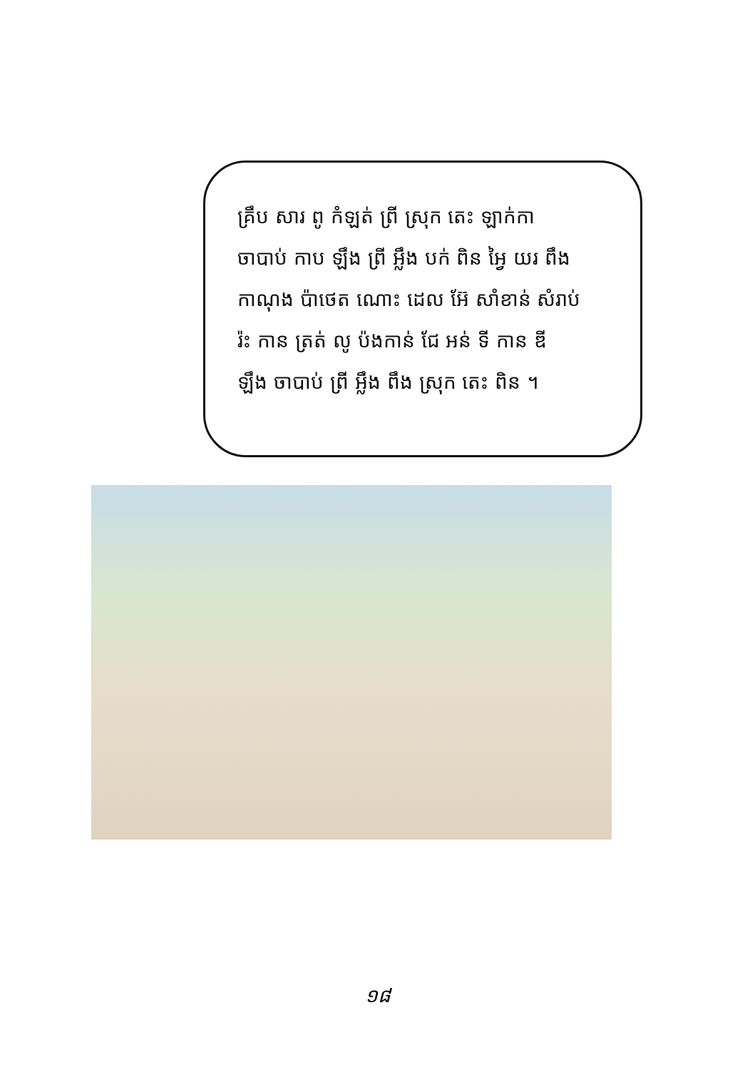គ្រឹប សារ ពូ កំឡត់ ព្រី ស្រុក តេះ ឡាក់កា
ចាបាប់ កាប ឡឹង ព្រី អ្លឹង បក់ ពិន អ្វៃ យរ ពឹង
កាណុង ប៉ាថេត ណោះ ដេល អ៊ែ សាំខាន់ សំរាប់
រ៉ះ កាន ត្រត់ លូ ប៉ងកាន់ ជែ អន់ ទី កាន ឌី
ឡឹង ចាបាប់ ព្រី អ្លឹង ពឹង ស្រុក តេះ ពិន ។
១៨